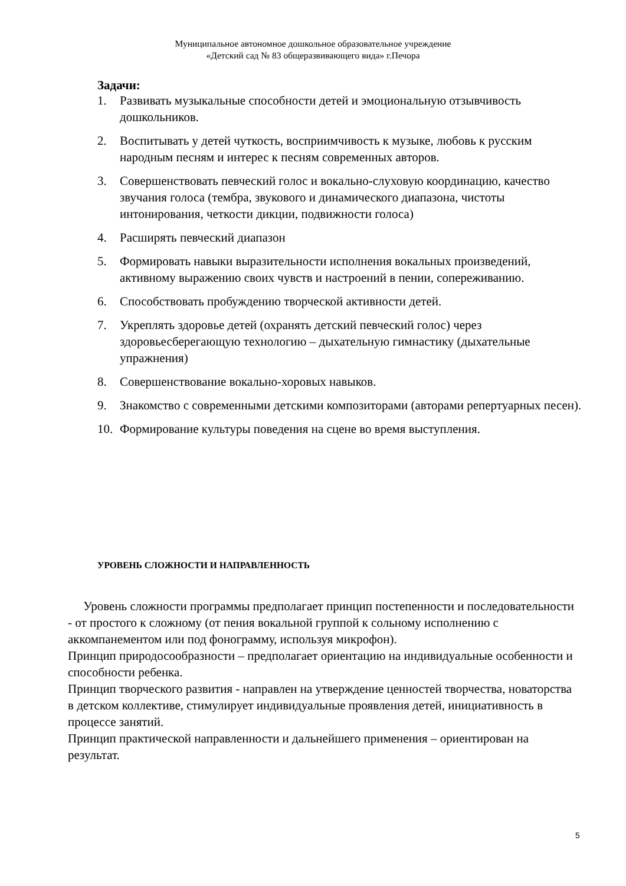Муниципальное автономное дошкольное образовательное учреждение
«Детский сад № 83 общеразвивающего вида» г.Печора
Задачи:
1. Развивать музыкальные способности детей и эмоциональную отзывчивость дошкольников.
2. Воспитывать у детей чуткость, восприимчивость к музыке, любовь к русским народным песням и интерес к песням современных авторов.
3. Совершенствовать певческий голос и вокально-слуховую координацию, качество звучания голоса (тембра, звукового и динамического диапазона, чистоты интонирования, четкости дикции, подвижности голоса)
4. Расширять певческий диапазон
5. Формировать навыки выразительности исполнения вокальных произведений, активному выражению своих чувств и настроений в пении, сопереживанию.
6. Способствовать пробуждению творческой активности детей.
7. Укреплять здоровье детей (охранять детский певческий голос) через здоровьесберегающую технологию – дыхательную гимнастику (дыхательные упражнения)
8. Совершенствование вокально-хоровых навыков.
9. Знакомство с современными детскими композиторами (авторами репертуарных песен).
10. Формирование культуры поведения на сцене во время выступления.
УРОВЕНЬ СЛОЖНОСТИ И НАПРАВЛЕННОСТЬ
Уровень сложности программы предполагает принцип постепенности и последовательности - от простого к сложному (от пения вокальной группой к сольному исполнению с аккомпанементом или под фонограмму, используя микрофон).
Принцип природосообразности – предполагает ориентацию на индивидуальные особенности и способности ребенка.
Принцип творческого развития - направлен на утверждение ценностей творчества, новаторства в детском коллективе, стимулирует индивидуальные проявления детей, инициативность в процессе занятий.
Принцип практической направленности и дальнейшего применения – ориентирован на результат.
5